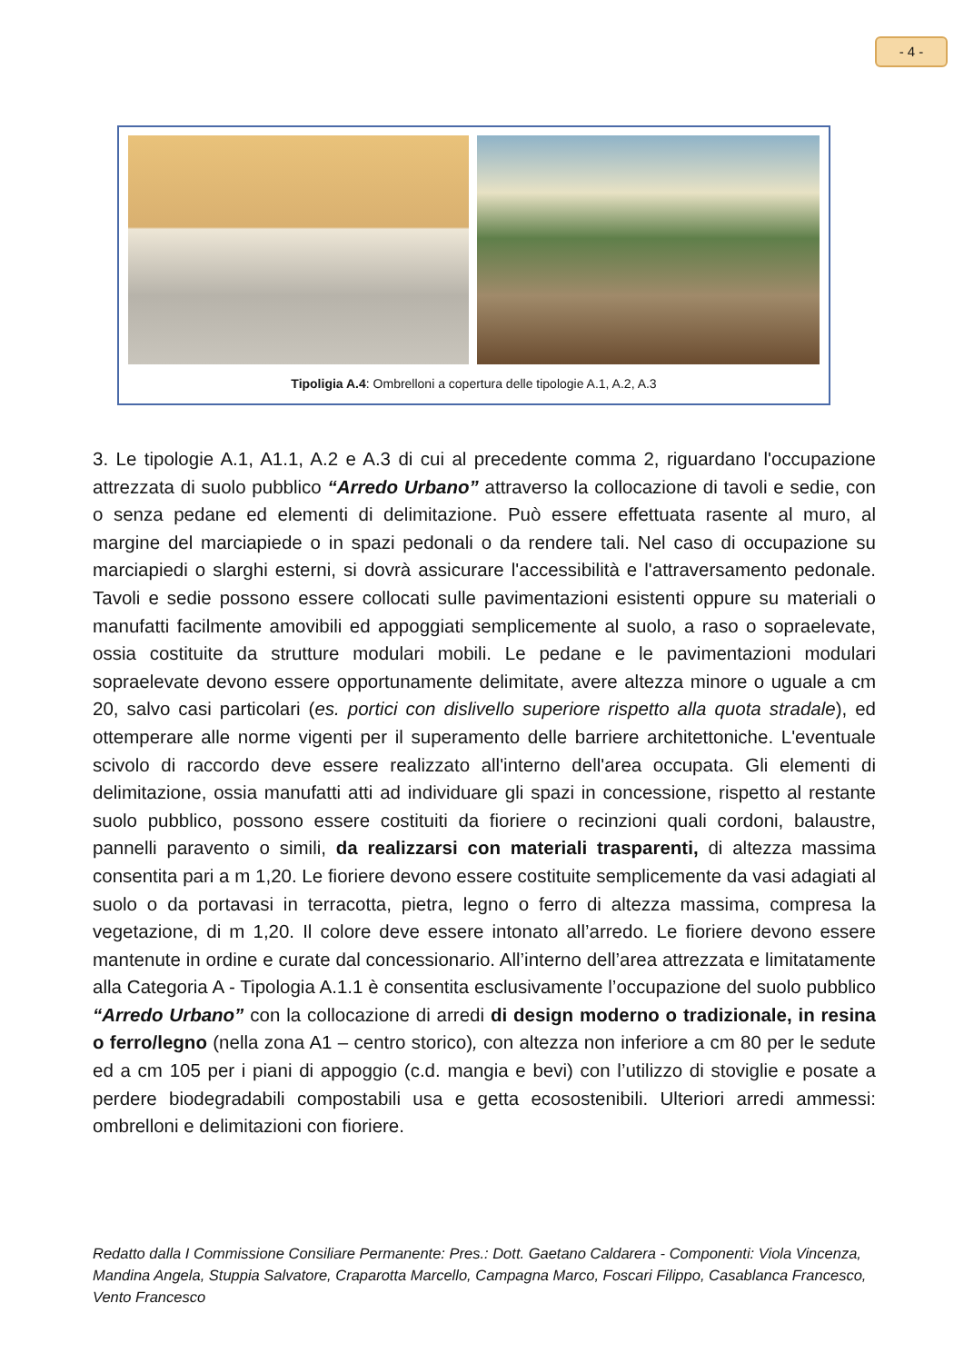- 4 -
Tipoligia A.4: Ombrelloni a copertura delle tipologie A.1, A.2, A.3
3. Le tipologie A.1, A1.1, A.2 e A.3 di cui al precedente comma 2, riguardano l'occupazione attrezzata di suolo pubblico “Arredo Urbano” attraverso la collocazione di tavoli e sedie, con o senza pedane ed elementi di delimitazione. Può essere effettuata rasente al muro, al margine del marciapiede o in spazi pedonali o da rendere tali. Nel caso di occupazione su marciapiedi o slarghi esterni, si dovrà assicurare l'accessibilità e l'attraversamento pedonale. Tavoli e sedie possono essere collocati sulle pavimentazioni esistenti oppure su materiali o manufatti facilmente amovibili ed appoggiati semplicemente al suolo, a raso o sopraelevate, ossia costituite da strutture modulari mobili. Le pedane e le pavimentazioni modulari sopraelevate devono essere opportunamente delimitate, avere altezza minore o uguale a cm 20, salvo casi particolari (es. portici con dislivello superiore rispetto alla quota stradale), ed ottemperare alle norme vigenti per il superamento delle barriere architettoniche. L'eventuale scivolo di raccordo deve essere realizzato all'interno dell'area occupata. Gli elementi di delimitazione, ossia manufatti atti ad individuare gli spazi in concessione, rispetto al restante suolo pubblico, possono essere costituiti da fioriere o recinzioni quali cordoni, balaustre, pannelli paravento o simili, da realizzarsi con materiali trasparenti, di altezza massima consentita pari a m 1,20. Le fioriere devono essere costituite semplicemente da vasi adagiati al suolo o da portavasi in terracotta, pietra, legno o ferro di altezza massima, compresa la vegetazione, di m 1,20. Il colore deve essere intonato all’arredo. Le fioriere devono essere mantenute in ordine e curate dal concessionario. All’interno dell’area attrezzata e limitatamente alla Categoria A - Tipologia A.1.1 è consentita esclusivamente l’occupazione del suolo pubblico “Arredo Urbano” con la collocazione di arredi di design moderno o tradizionale, in resina o ferro/legno (nella zona A1 – centro storico), con altezza non inferiore a cm 80 per le sedute ed a cm 105 per i piani di appoggio (c.d. mangia e bevi) con l’utilizzo di stoviglie e posate a perdere biodegradabili compostabili usa e getta ecosostenibili. Ulteriori arredi ammessi: ombrelloni e delimitazioni con fioriere.
Redatto dalla I Commissione Consiliare Permanente: Pres.: Dott. Gaetano Caldarera - Componenti: Viola Vincenza, Mandina Angela, Stuppia Salvatore, Craparotta Marcello, Campagna Marco, Foscari Filippo, Casablanca Francesco, Vento Francesco